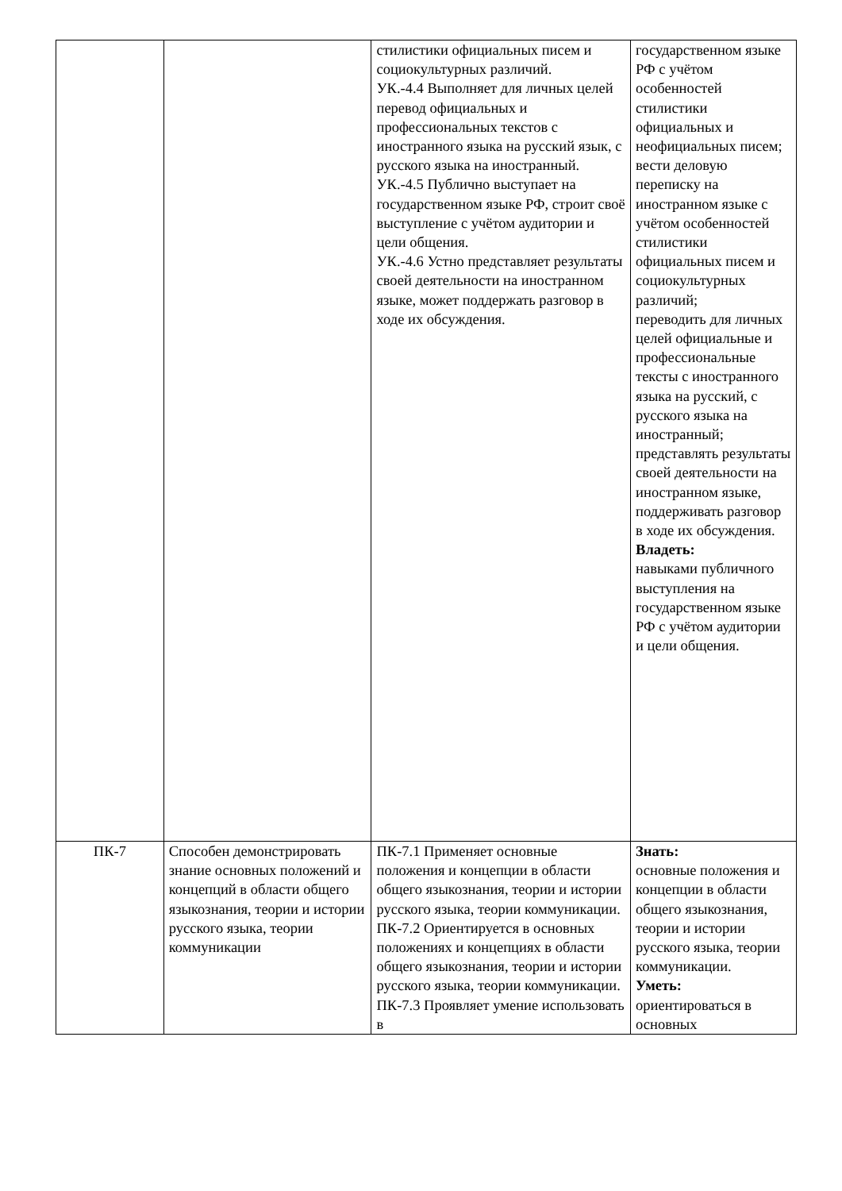| | | стилистики официальных писем и социокультурных различий. УК.-4.4 Выполняет для личных целей перевод официальных и профессиональных текстов с иностранного языка на русский язык, с русского языка на иностранный. УК.-4.5 Публично выступает на государственном языке РФ, строит своё выступление с учётом аудитории и цели общения. УК.-4.6 Устно представляет результаты своей деятельности на иностранном языке, может поддержать разговор в ходе их обсуждения. | государственном языке РФ с учётом особенностей стилистики официальных и неофициальных писем; вести деловую переписку на иностранном языке с учётом особенностей стилистики официальных писем и социокультурных различий; переводить для личных целей официальные и профессиональные тексты с иностранного языка на русский, с русского языка на иностранный; представлять результаты своей деятельности на иностранном языке, поддерживать разговор в ходе их обсуждения. Владеть: навыками публичного выступления на государственном языке РФ с учётом аудитории и цели общения. |
| ПК-7 | Способен демонстрировать знание основных положений и концепций в области общего языкознания, теории и истории русского языка, теории коммуникации | ПК-7.1 Применяет основные положения и концепции в области общего языкознания, теории и истории русского языка, теории коммуникации. ПК-7.2 Ориентируется в основных положениях и концепциях в области общего языкознания, теории и истории русского языка, теории коммуникации. ПК-7.3 Проявляет умение использовать в | Знать: основные положения и концепции в области общего языкознания, теории и истории русского языка, теории коммуникации. Уметь: ориентироваться в основных |